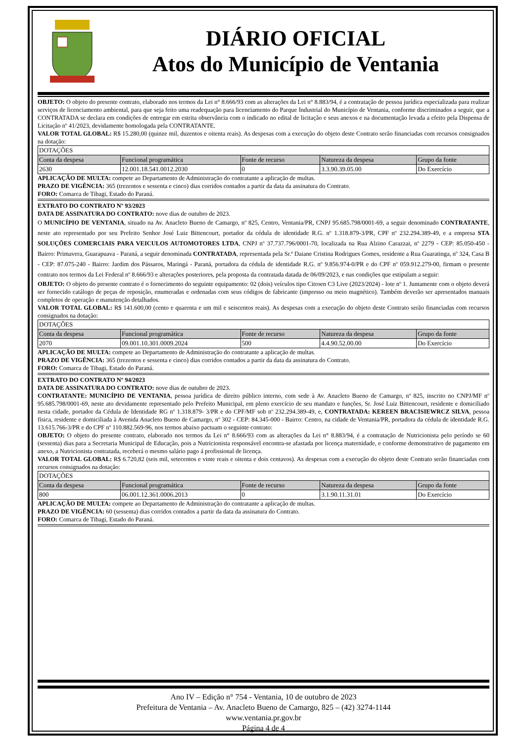DIÁRIO OFICIAL
Atos do Município de Ventania
OBJETO: O objeto do presente contrato, elaborado nos termos da Lei n° 8.666/93 com as alterações da Lei n° 8.883/94, é a contratação de pessoa jurídica especializada para realizar serviços de licenciamento ambiental, para que seja feito uma readequação para licenciamento do Parque Industrial do Município de Ventania, conforme discriminados a seguir, que a CONTRATADA se declara em condições de entregar em estrita observância com o indicado no edital de licitação e seus anexos e na documentação levada a efeito pela Dispensa de Licitação nº 41/2023, devidamente homologada pela CONTRATANTE.
VALOR TOTAL GLOBAL: R$ 15.280,00 (quinze mil, duzentos e oitenta reais). As despesas com a execução do objeto deste Contrato serão financiadas com recursos consignados na dotação:
| DOTAÇÕES | | | | |
| Conta da despesa | Funcional programática | Fonte de recurso | Natureza da despesa | Grupo da fonte |
| 2630 | 12.001.18.541.0012.2030 | 0 | 3.3.90.39.05.00 | Do Exercício |
APLICAÇÃO DE MULTA: compete ao Departamento de Administração do contratante a aplicação de multas.
PRAZO DE VIGÊNCIA: 365 (trezentos e sessenta e cinco) dias corridos contados a partir da data da assinatura do Contrato.
FORO: Comarca de Tibagi, Estado do Paraná.
EXTRATO DO CONTRATO Nº 93/2023
DATA DE ASSINATURA DO CONTRATO: nove dias de outubro de 2023.
O MUNICÍPIO DE VENTANIA, situado na Av. Anacleto Bueno de Camargo, nº 825, Centro, Ventania/PR, CNPJ 95.685.798/0001-69, a seguir denominado CONTRATANTE, neste ato representado por seu Prefeito Senhor José Luiz Bittencourt, portador da cédula de identidade R.G. nº 1.318.879-3/PR, CPF nº 232.294.389-49, e a empresa STA SOLUÇÕES COMERCIAIS PARA VEICULOS AUTOMOTORES LTDA, CNPJ nº 37.737.796/0001-70, localizada na Rua Alzino Carazzai, nº 2279 - CEP: 85.050-450 - Bairro: Primavera, Guarapuava - Paraná, a seguir denominada CONTRATADA, representada pela Sr.ª Daiane Cristina Rodrigues Gomes, residente a Rua Guaratinga, nº 324, Casa B - CEP: 87.075-240 - Bairro: Jardim dos Pássaros, Maringá - Paraná, portadora da cédula de identidade R.G. nº 9.856.974-0/PR e do CPF nº 059.912.279-00, firmam o presente contrato nos termos da Lei Federal nº 8.666/93 e alterações posteriores, pela proposta da contratada datada de 06/09/2023, e nas condições que estipulam a seguir:
OBJETO: O objeto do presente contrato é o fornecimento do seguinte equipamento: 02 (dois) veículos tipo Citroen C3 Live (2023/2024) - lote nº 1. Juntamente com o objeto deverá ser fornecido catálogo de peças de reposição, enumeradas e ordenadas com seus códigos de fabricante (impresso ou meio magnético). Também deverão ser apresentados manuais completos de operação e manutenção detalhados.
VALOR TOTAL GLOBAL: R$ 141.600,00 (cento e quarenta e um mil e seiscentos reais). As despesas com a execução do objeto deste Contrato serão financiadas com recursos consignados na dotação:
| DOTAÇÕES | | | | |
| Conta da despesa | Funcional programática | Fonte de recurso | Natureza da despesa | Grupo da fonte |
| 2070 | 09.001.10.301.0009.2024 | 500 | 4.4.90.52.00.00 | Do Exercício |
APLICAÇÃO DE MULTA: compete ao Departamento de Administração do contratante a aplicação de multas.
PRAZO DE VIGÊNCIA: 365 (trezentos e sessenta e cinco) dias corridos contados a partir da data da assinatura do Contrato.
FORO: Comarca de Tibagi, Estado do Paraná.
EXTRATO DO CONTRATO Nº 94/2023
DATA DE ASSINATURA DO CONTRATO: nove dias de outubro de 2023.
CONTRATANTE: MUNICÍPIO DE VENTANIA, pessoa jurídica de direito público interno, com sede à Av. Anacleto Bueno de Camargo, nº 825, inscrito no CNPJ/MF nº 95.685.798/0001-69, neste ato devidamente representado pelo Prefeito Municipal, em pleno exercício de seu mandato e funções, Sr. José Luiz Bittencourt, residente e domiciliado nesta cidade, portador da Cédula de Identidade RG nº 1.318.879- 3/PR e do CPF/MF sob nº 232.294.389-49, e, CONTRATADA: KEREEN BRACISIEWRCZ SILVA, pessoa física, residente e domiciliada à Avenida Anacleto Bueno de Camargo, nº 302 - CEP: 84.345-000 - Bairro: Centro, na cidade de Ventania/PR, portadora da cédula de identidade R.G. 13.615.766-3/PR e do CPF nº 110.882.569-96, nos termos abaixo pactuam o seguinte contrato:
OBJETO: O objeto do presente contrato, elaborado nos termos da Lei n° 8.666/93 com as alterações da Lei n° 8.883/94, é a contratação de Nutricionista pelo período se 60 (sessenta) dias para a Secretaria Municipal de Educação, pois a Nutricionista responsável encontra-se afastada por licença maternidade, e conforme demonstrativo de pagamento em anexo, a Nutricionista contratada, receberá o mesmo salário pago á profissional de licença.
VALOR TOTAL GLOBAL: R$ 6.720,82 (seis mil, setecentos e vinte reais e oitenta e dois centavos). As despesas com a execução do objeto deste Contrato serão financiadas com recursos consignados na dotação:
| DOTAÇÕES | | | | |
| Conta da despesa | Funcional programática | Fonte de recurso | Natureza da despesa | Grupo da fonte |
| 800 | 06.001.12.361.0006.2013 | 0 | 3.1.90.11.31.01 | Do Exercício |
APLICAÇÃO DE MULTA: compete ao Departamento de Administração do contratante a aplicação de multas.
PRAZO DE VIGÊNCIA: 60 (sessenta) dias corridos contados a partir da data da assinatura do Contrato.
FORO: Comarca de Tibagi, Estado do Paraná.
Ano IV – Edição n° 754 - Ventania, 10 de outubro de 2023
Prefeitura de Ventania – Av. Anacleto Bueno de Camargo, 825 – (42) 3274-1144
www.ventania.pr.gov.br
Página 4 de 4